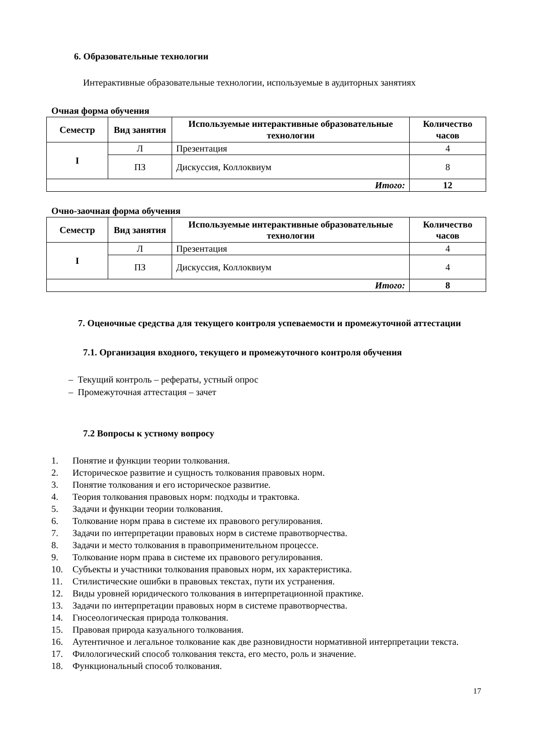6. Образовательные технологии
Интерактивные образовательные технологии, используемые в аудиторных занятиях
Очная форма обучения
| Семестр | Вид занятия | Используемые интерактивные образовательные технологии | Количество часов |
| --- | --- | --- | --- |
| I | Л | Презентация | 4 |
| | ПЗ | Дискуссия, Коллоквиум | 8 |
| Итого: | | | 12 |
Очно-заочная форма обучения
| Семестр | Вид занятия | Используемые интерактивные образовательные технологии | Количество часов |
| --- | --- | --- | --- |
| I | Л | Презентация | 4 |
| | ПЗ | Дискуссия, Коллоквиум | 4 |
| Итого: | | | 8 |
7. Оценочные средства для текущего контроля успеваемости и промежуточной аттестации
7.1. Организация входного, текущего и промежуточного контроля обучения
– Текущий контроль – рефераты, устный опрос
– Промежуточная аттестация – зачет
7.2 Вопросы к устному вопросу
1. Понятие и функции теории толкования.
2. Историческое развитие и сущность толкования правовых норм.
3. Понятие толкования и его историческое развитие.
4. Теория толкования правовых норм: подходы и трактовка.
5. Задачи и функции теории толкования.
6. Толкование норм права в системе их правового регулирования.
7. Задачи по интерпретации правовых норм в системе правотворчества.
8. Задачи и место толкования в правоприменительном процессе.
9. Толкование норм права в системе их правового регулирования.
10. Субъекты и участники толкования правовых норм, их характеристика.
11. Стилистические ошибки в правовых текстах, пути их устранения.
12. Виды уровней юридического толкования в интерпретационной практике.
13. Задачи по интерпретации правовых норм в системе правотворчества.
14. Гносеологическая природа толкования.
15. Правовая природа казуального толкования.
16. Аутентичное и легальное толкование как две разновидности нормативной интерпретации текста.
17. Филологический способ толкования текста, его место, роль и значение.
18. Функциональный способ толкования.
17